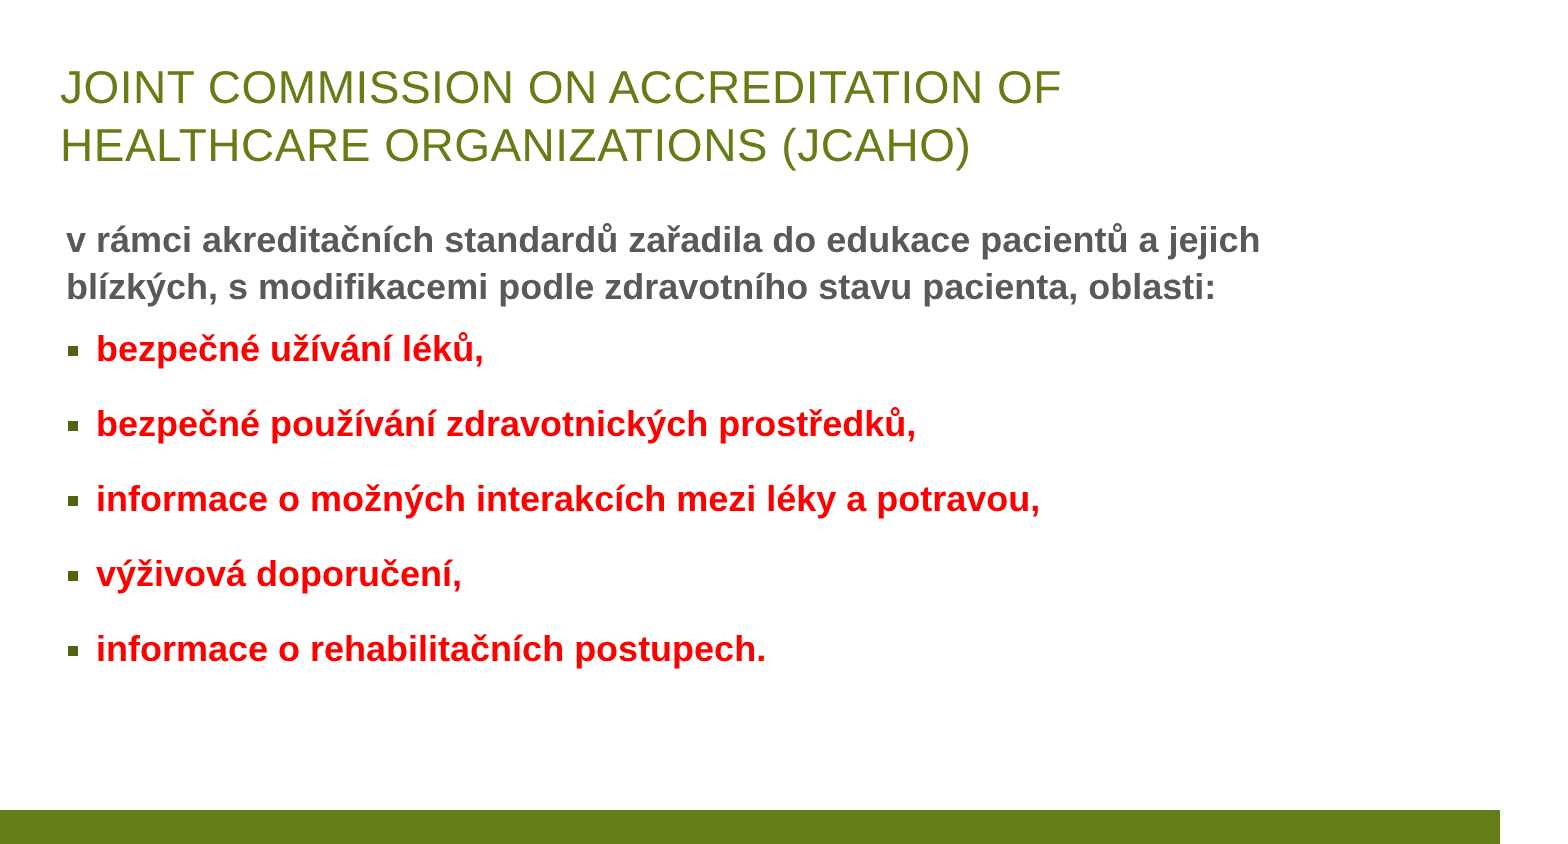JOINT COMMISSION ON ACCREDITATION OF HEALTHCARE ORGANIZATIONS (JCAHO)
v rámci akreditačních standardů zařadila do edukace pacientů a jejich blízkých, s modifikacemi podle zdravotního stavu pacienta, oblasti:
bezpečné užívání léků,
bezpečné používání zdravotnických prostředků,
informace o možných interakcích mezi léky a potravou,
výživová doporučení,
informace o rehabilitačních postupech.